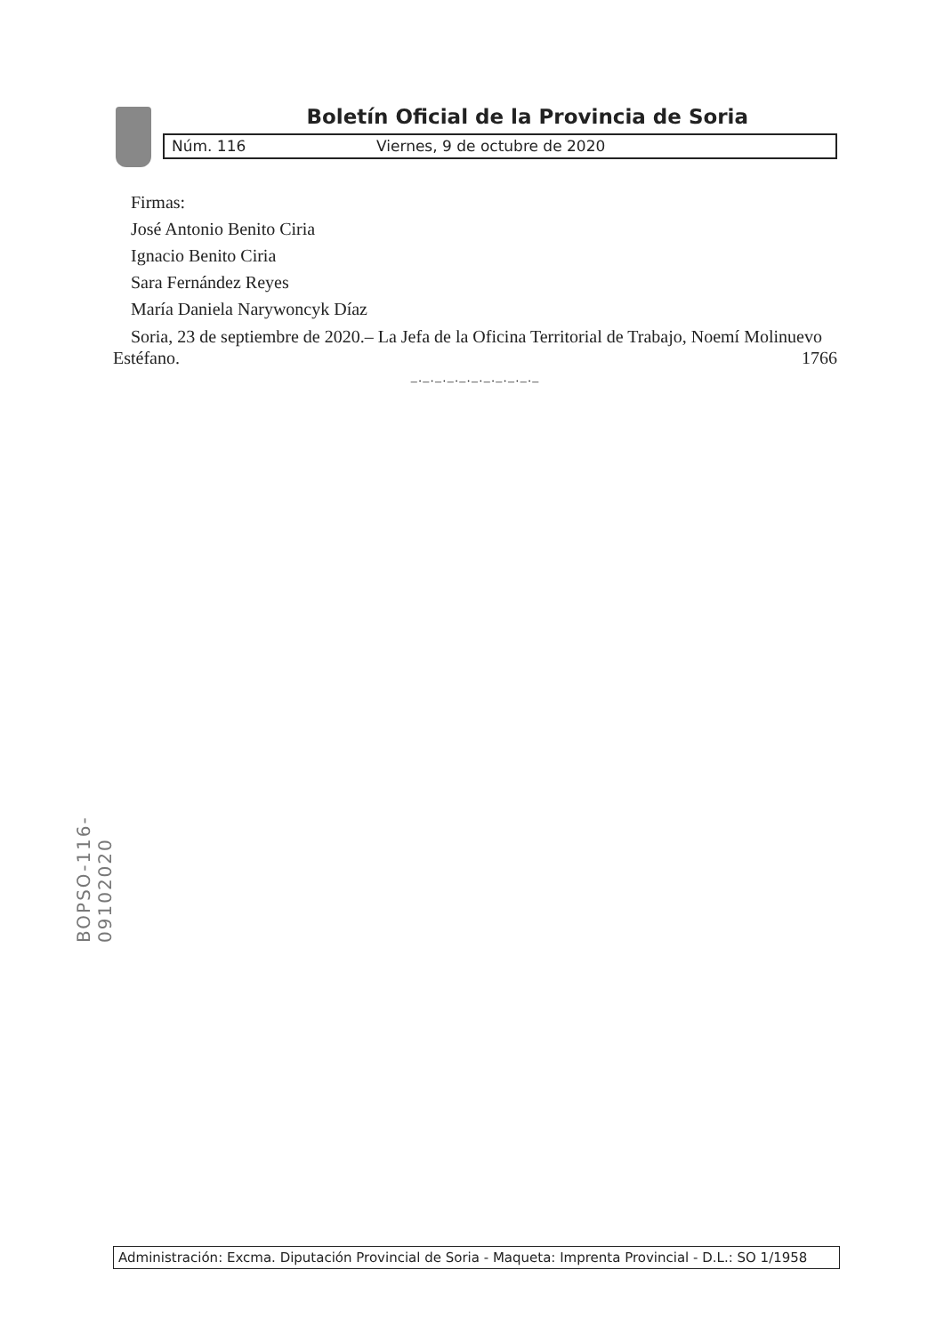Boletín Oficial de la Provincia de Soria
Núm. 116 Viernes, 9 de octubre de 2020
Firmas:
José Antonio Benito Ciria
Ignacio Benito Ciria
Sara Fernández Reyes
María Daniela Narywoncyk Díaz
Soria, 23 de septiembre de 2020.– La Jefa de la Oficina Territorial de Trabajo, Noemí Molinuevo Estéfano. 1766
–·–·–·–·–·–·–·–·–·–·–
BOPSO-116-09102020
Administración: Excma. Diputación Provincial de Soria - Maqueta: Imprenta Provincial - D.L.: SO 1/1958